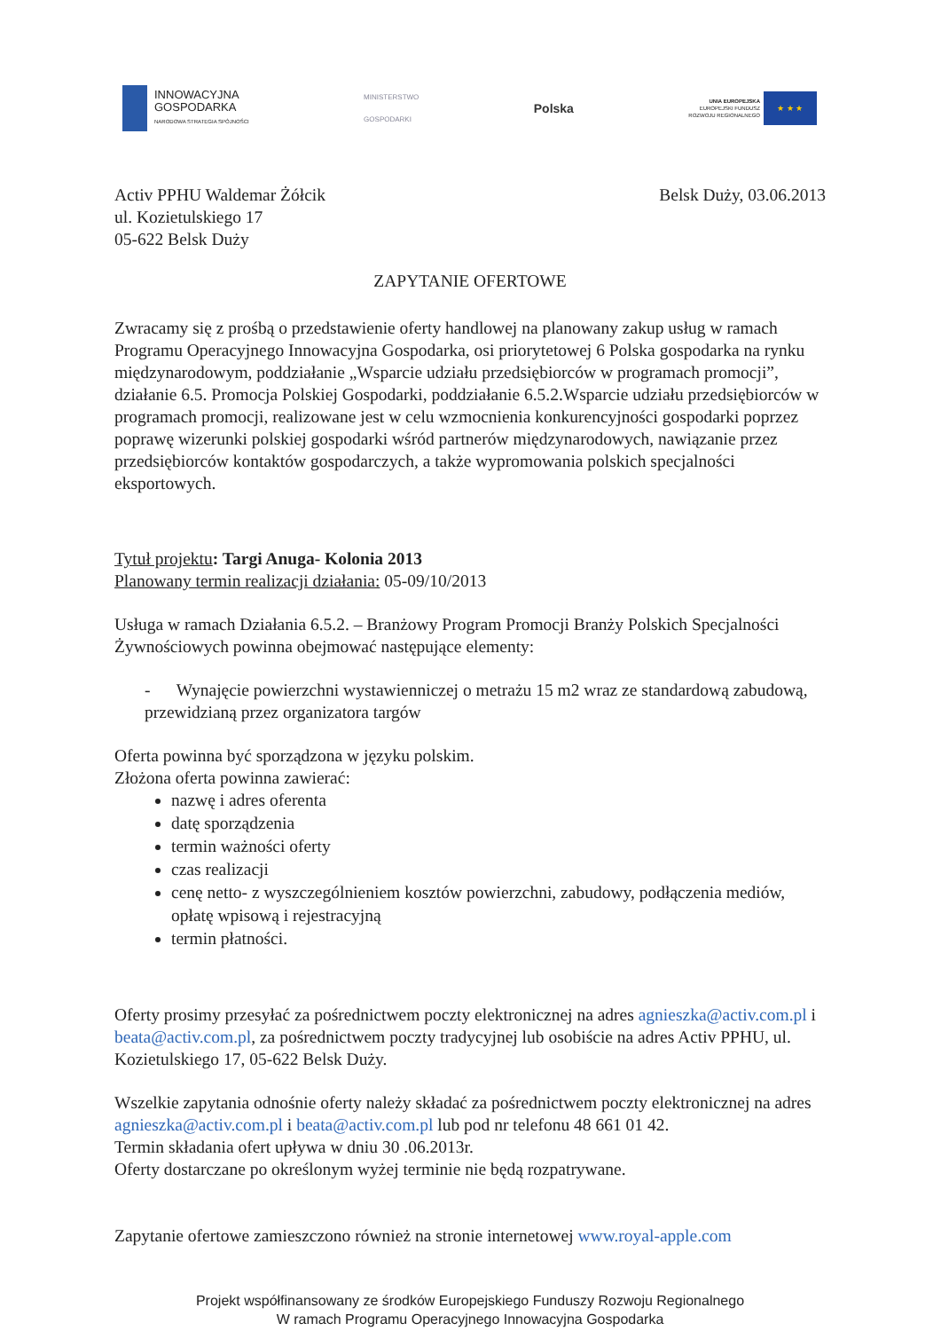INNOWACYJNA
GOSPODARKA
NARODOWA STRATEGIA SPÓJNOŚCI
MINISTERSTWO
GOSPODARKI
Polska
UNIA EUROPEJSKA
EUROPEJSKI FUNDUSZ
ROZWOJU REGIONALNEGO
★ ★ ★
Activ PPHU Waldemar Żółcik
ul. Kozietulskiego 17
05-622 Belsk Duży
Belsk Duży, 03.06.2013
ZAPYTANIE OFERTOWE
Zwracamy się z prośbą o przedstawienie oferty handlowej na planowany zakup usług w ramach Programu Operacyjnego Innowacyjna Gospodarka, osi priorytetowej 6 Polska gospodarka na rynku międzynarodowym, poddziałanie „Wsparcie udziału przedsiębiorców w programach promocji”, działanie 6.5. Promocja Polskiej Gospodarki, poddziałanie 6.5.2.Wsparcie udziału przedsiębiorców w programach promocji, realizowane jest w celu wzmocnienia konkurencyjności gospodarki poprzez poprawę wizerunki polskiej gospodarki wśród partnerów międzynarodowych, nawiązanie przez przedsiębiorców kontaktów gospodarczych, a także wypromowania polskich specjalności eksportowych.
Tytuł projektu: Targi Anuga- Kolonia 2013
Planowany termin realizacji działania: 05-09/10/2013
Usługa w ramach Działania 6.5.2. – Branżowy Program Promocji Branży Polskich Specjalności Żywnościowych powinna obejmować następujące elementy:
- Wynajęcie powierzchni wystawienniczej o metrażu 15 m2 wraz ze standardową zabudową, przewidzianą przez organizatora targów
Oferta powinna być sporządzona w języku polskim.
Złożona oferta powinna zawierać:
nazwę i adres oferenta
datę sporządzenia
termin ważności oferty
czas realizacji
cenę netto- z wyszczególnieniem kosztów powierzchni, zabudowy, podłączenia mediów, opłatę wpisową i rejestracyjną
termin płatności.
Oferty prosimy przesyłać za pośrednictwem poczty elektronicznej na adres agnieszka@activ.com.pl i beata@activ.com.pl, za pośrednictwem poczty tradycyjnej lub osobiście na adres Activ PPHU, ul. Kozietulskiego 17, 05-622 Belsk Duży.
Wszelkie zapytania odnośnie oferty należy składać za pośrednictwem poczty elektronicznej na adres agnieszka@activ.com.pl i beata@activ.com.pl lub pod nr telefonu 48 661 01 42.
Termin składania ofert upływa w dniu 30 .06.2013r.
Oferty dostarczane po określonym wyżej terminie nie będą rozpatrywane.
Zapytanie ofertowe zamieszczono również na stronie internetowej www.royal-apple.com
Projekt współfinansowany ze środków Europejskiego Funduszy Rozwoju Regionalnego
W ramach Programu Operacyjnego Innowacyjna Gospodarka